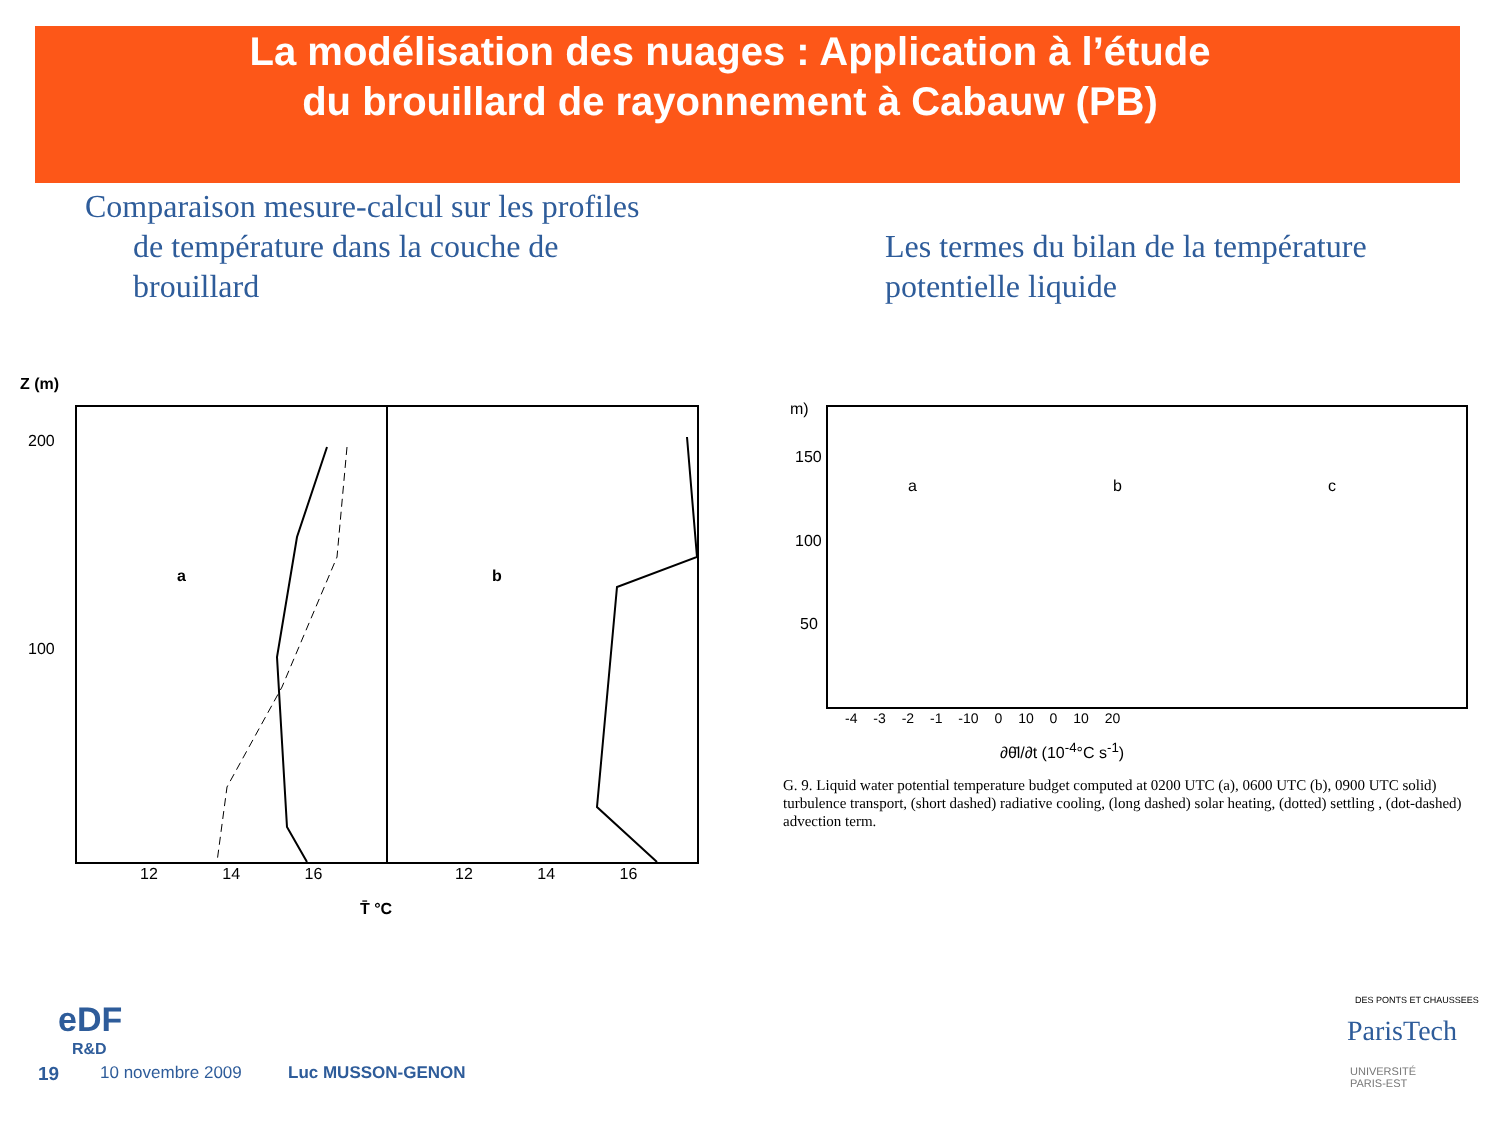La modélisation des nuages : Application à l’étude
du brouillard de rayonnement à Cabauw (PB)
Comparaison mesure-calcul sur les profiles
de température dans la couche de
brouillard
Les termes du bilan de la température
potentielle liquide
a b
Z (m)
200
100
12 14 16 12 14 16
T̄ °C
a b c
m)
150
100
50
-4 -3 -2 -1 -10 0 10 0 10 20
∂θ̄l/∂t (10<sup>-4</sup>°C s<sup>-1</sup>)
G. 9. Liquid water potential temperature budget computed at 0200 UTC (a), 0600 UTC (b), 0900 UTC solid) turbulence transport, (short dashed) radiative cooling, (long dashed) solar heating, (dotted) settling , (dot-dashed) advection term.
eDF
R&D
19 10 novembre 2009 Luc MUSSON-GENON
DES PONTS ET CHAUSSEES
ParisTech
UNIVERSITÉ
PARIS-EST